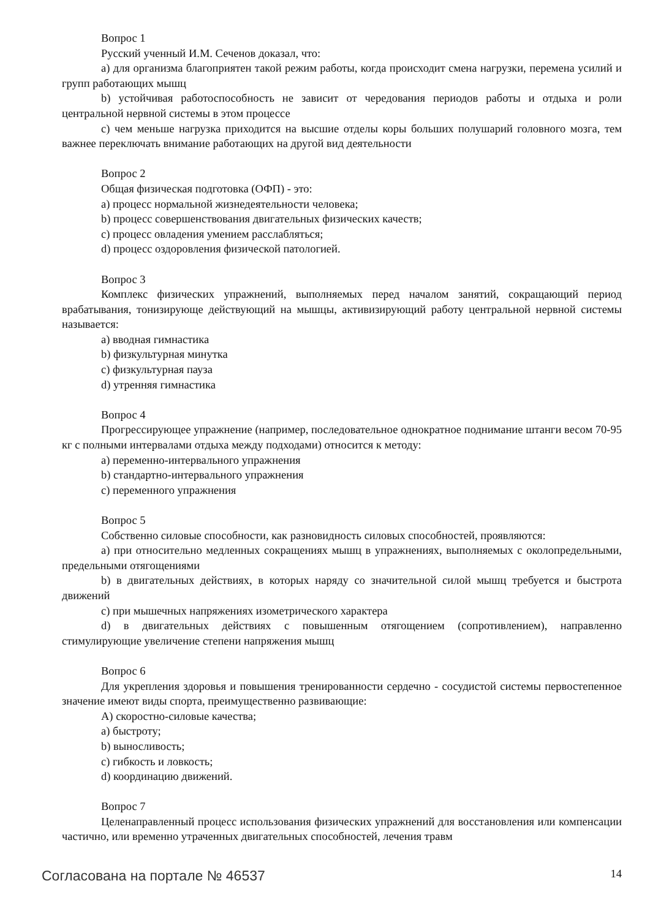Вопрос 1
Русский ученный И.М. Сеченов доказал, что:
a) для организма благоприятен такой режим работы, когда происходит смена нагрузки, перемена усилий и групп работающих мышц
b) устойчивая работоспособность не зависит от чередования периодов работы и отдыха и роли центральной нервной системы в этом процессе
c) чем меньше нагрузка приходится на высшие отделы коры больших полушарий головного мозга, тем важнее переключать внимание работающих на другой вид деятельности
Вопрос 2
Общая физическая подготовка (ОФП) - это:
a) процесс нормальной жизнедеятельности человека;
b) процесс совершенствования двигательных физических качеств;
c) процесс овладения умением расслабляться;
d) процесс оздоровления физической патологией.
Вопрос 3
Комплекс физических упражнений, выполняемых перед началом занятий, сокращающий период врабатывания, тонизирующе действующий на мышцы, активизирующий работу центральной нервной системы называется:
a) вводная гимнастика
b) физкультурная минутка
c) физкультурная пауза
d) утренняя гимнастика
Вопрос 4
Прогрессирующее упражнение (например, последовательное однократное поднимание штанги весом 70-95 кг с полными интервалами отдыха между подходами) относится к методу:
a) переменно-интервального упражнения
b) стандартно-интервального упражнения
c) переменного упражнения
Вопрос 5
Собственно силовые способности, как разновидность силовых способностей, проявляются:
a) при относительно медленных сокращениях мышц в упражнениях, выполняемых с околопредельными, предельными отягощениями
b) в двигательных действиях, в которых наряду со значительной силой мышц требуется и быстрота движений
c) при мышечных напряжениях изометрического характера
d) в двигательных действиях с повышенным отягощением (сопротивлением), направленно стимулирующие увеличение степени напряжения мышц
Вопрос 6
Для укрепления здоровья и повышения тренированности сердечно - сосудистой системы первостепенное значение имеют виды спорта, преимущественно развивающие:
A) скоростно-силовые качества;
a) быстроту;
b) выносливость;
c) гибкость и ловкость;
d) координацию движений.
Вопрос 7
Целенаправленный процесс использования физических упражнений для восстановления или компенсации частично, или временно утраченных двигательных способностей, лечения травм
Согласована на портале № 46537 14